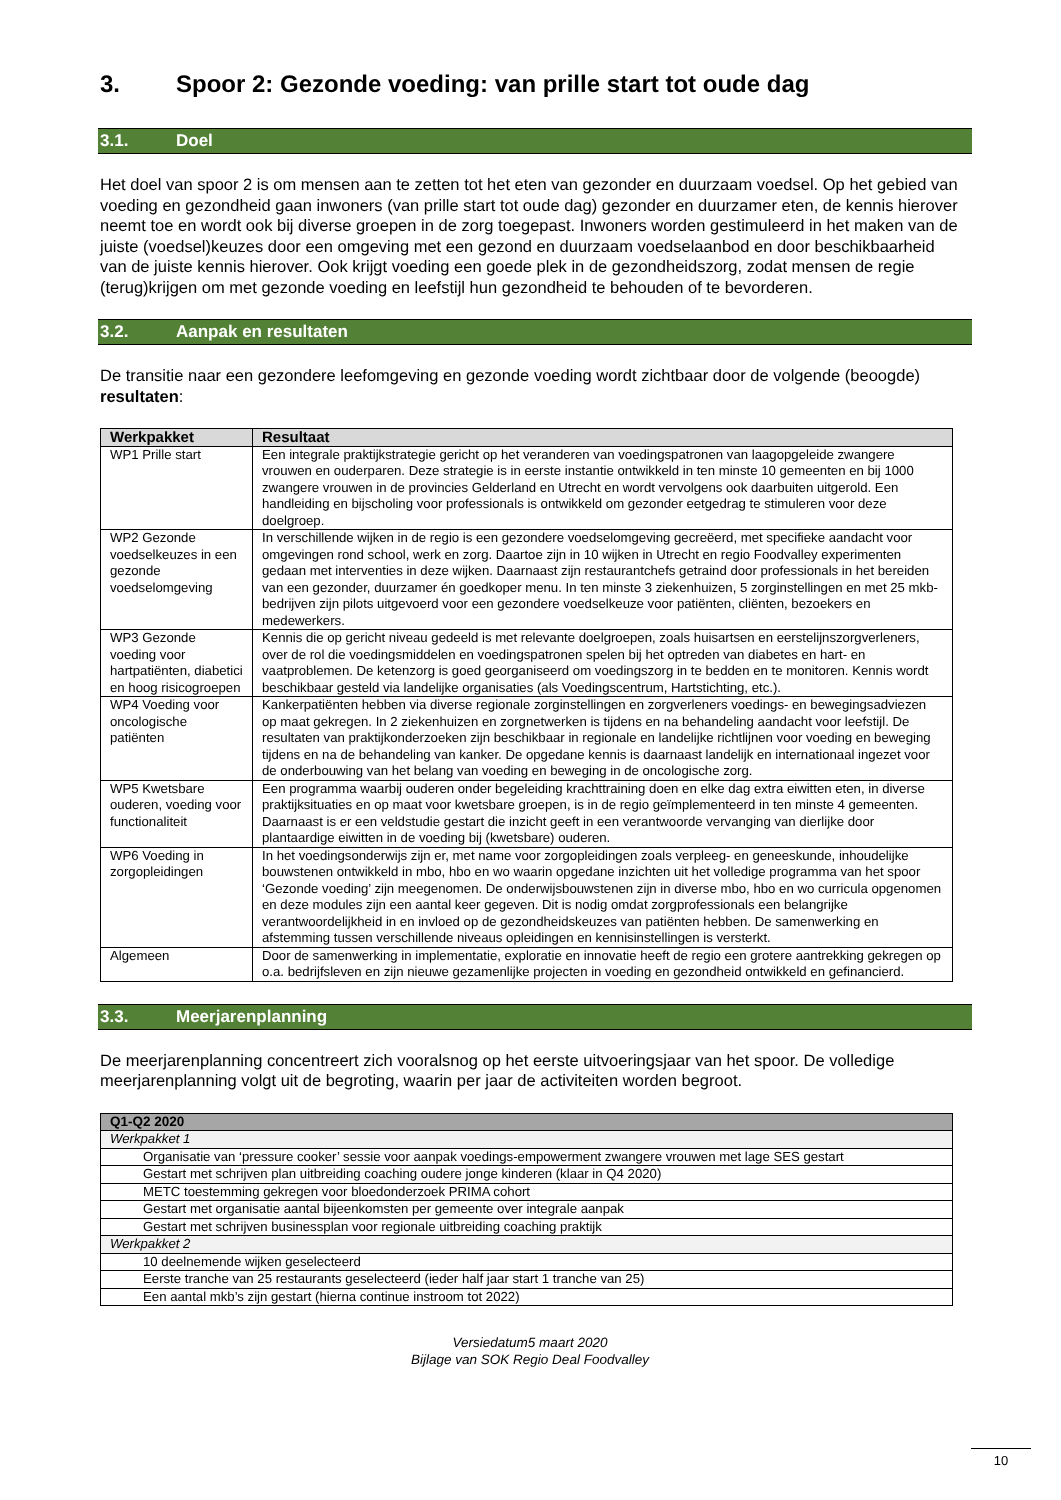3. Spoor 2: Gezonde voeding: van prille start tot oude dag
3.1. Doel
Het doel van spoor 2 is om mensen aan te zetten tot het eten van gezonder en duurzaam voedsel. Op het gebied van voeding en gezondheid gaan inwoners (van prille start tot oude dag) gezonder en duurzamer eten, de kennis hierover neemt toe en wordt ook bij diverse groepen in de zorg toegepast. Inwoners worden gestimuleerd in het maken van de juiste (voedsel)keuzes door een omgeving met een gezond en duurzaam voedselaanbod en door beschikbaarheid van de juiste kennis hierover. Ook krijgt voeding een goede plek in de gezondheidszorg, zodat mensen de regie (terug)krijgen om met gezonde voeding en leefstijl hun gezondheid te behouden of te bevorderen.
3.2. Aanpak en resultaten
De transitie naar een gezondere leefomgeving en gezonde voeding wordt zichtbaar door de volgende (beoogde) resultaten:
| Werkpakket | Resultaat |
| --- | --- |
| WP1 Prille start | Een integrale praktijkstrategie gericht op het veranderen van voedingspatronen van laagopgeleide zwangere vrouwen en ouderparen. Deze strategie is in eerste instantie ontwikkeld in ten minste 10 gemeenten en bij 1000 zwangere vrouwen in de provincies Gelderland en Utrecht en wordt vervolgens ook daarbuiten uitgerold. Een handleiding en bijscholing voor professionals is ontwikkeld om gezonder eetgedrag te stimuleren voor deze doelgroep. |
| WP2 Gezonde voedselkeuzes in een gezonde voedselomgeving | In verschillende wijken in de regio is een gezondere voedselomgeving gecreëerd, met specifieke aandacht voor omgevingen rond school, werk en zorg. Daartoe zijn in 10 wijken in Utrecht en regio Foodvalley experimenten gedaan met interventies in deze wijken. Daarnaast zijn restaurantchefs getraind door professionals in het bereiden van een gezonder, duurzamer én goedkoper menu. In ten minste 3 ziekenhuizen, 5 zorginstellingen en met 25 mkb-bedrijven zijn pilots uitgevoerd voor een gezondere voedselkeuze voor patiënten, cliënten, bezoekers en medewerkers. |
| WP3 Gezonde voeding voor hartpatiënten, diabetici en hoog risicogroepen | Kennis die op gericht niveau gedeeld is met relevante doelgroepen, zoals huisartsen en eerstelijnszorgverleners, over de rol die voedingsmiddelen en voedingspatronen spelen bij het optreden van diabetes en hart- en vaatproblemen. De ketenzorg is goed georganiseerd om voedingszorg in te bedden en te monitoren. Kennis wordt beschikbaar gesteld via landelijke organisaties (als Voedingscentrum, Hartstichting, etc.). |
| WP4 Voeding voor oncologische patiënten | Kankerpatiënten hebben via diverse regionale zorginstellingen en zorgverleners voedings- en bewegingsadviezen op maat gekregen. In 2 ziekenhuizen en zorgnetwerken is tijdens en na behandeling aandacht voor leefstijl. De resultaten van praktijkonderzoeken zijn beschikbaar in regionale en landelijke richtlijnen voor voeding en beweging tijdens en na de behandeling van kanker. De opgedane kennis is daarnaast landelijk en internationaal ingezet voor de onderbouwing van het belang van voeding en beweging in de oncologische zorg. |
| WP5 Kwetsbare ouderen, voeding voor functionaliteit | Een programma waarbij ouderen onder begeleiding krachttraining doen en elke dag extra eiwitten eten, in diverse praktijksituaties en op maat voor kwetsbare groepen, is in de regio geïmplementeerd in ten minste 4 gemeenten. Daarnaast is er een veldstudie gestart die inzicht geeft in een verantwoorde vervanging van dierlijke door plantaardige eiwitten in de voeding bij (kwetsbare) ouderen. |
| WP6 Voeding in zorgopleidingen | In het voedingsonderwijs zijn er, met name voor zorgopleidingen zoals verpleeg- en geneeskunde, inhoudelijke bouwstenen ontwikkeld in mbo, hbo en wo waarin opgedane inzichten uit het volledige programma van het spoor ‘Gezonde voeding’ zijn meegenomen. De onderwijsbouwstenen zijn in diverse mbo, hbo en wo curricula opgenomen en deze modules zijn een aantal keer gegeven. Dit is nodig omdat zorgprofessionals een belangrijke verantwoordelijkheid in en invloed op de gezondheidskeuzes van patiënten hebben. De samenwerking en afstemming tussen verschillende niveaus opleidingen en kennisinstellingen is versterkt. |
| Algemeen | Door de samenwerking in implementatie, exploratie en innovatie heeft de regio een grotere aantrekking gekregen op o.a. bedrijfsleven en zijn nieuwe gezamenlijke projecten in voeding en gezondheid ontwikkeld en gefinancierd. |
3.3. Meerjarenplanning
De meerjarenplanning concentreert zich vooralsnog op het eerste uitvoeringsjaar van het spoor. De volledige meerjarenplanning volgt uit de begroting, waarin per jaar de activiteiten worden begroot.
| Q1-Q2 2020 |
| --- |
| Werkpakket 1 |
| Organisatie van ‘pressure cooker’ sessie voor aanpak voedings-empowerment zwangere vrouwen met lage SES gestart |
| Gestart met schrijven plan uitbreiding coaching oudere jonge kinderen (klaar in Q4 2020) |
| METC toestemming gekregen voor bloedonderzoek PRIMA cohort |
| Gestart met organisatie aantal bijeenkomsten per gemeente over integrale aanpak |
| Gestart met schrijven businessplan voor regionale uitbreiding coaching praktijk |
| Werkpakket 2 |
| 10 deelnemende wijken geselecteerd |
| Eerste tranche van 25 restaurants geselecteerd (ieder half jaar start 1 tranche van 25) |
| Een aantal mkb’s zijn gestart (hierna continue instroom tot 2022) |
Versiedatum5 maart 2020
Bijlage van SOK Regio Deal Foodvalley
10